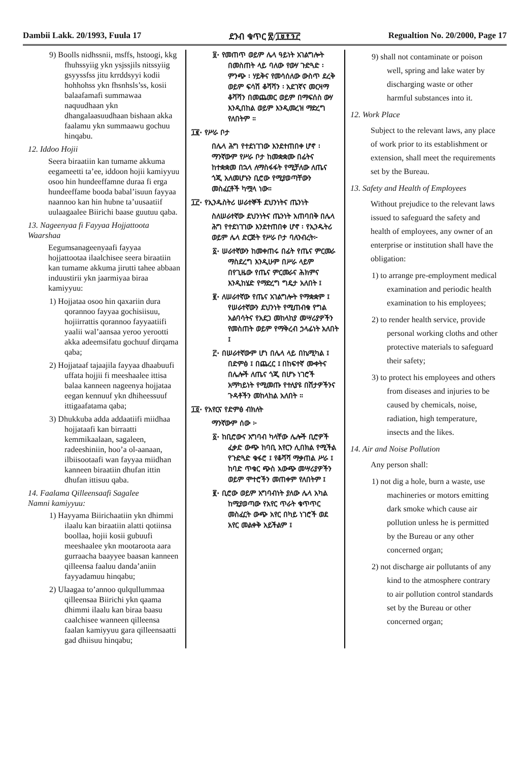Dambii Lakk. 20/1993, Fuula 17 ደንብ ቁጥር ፳/፲፱፻፺፫ Regualtion No. 20/2000, Page 17
9) Boolls nidhssnii, msffs, hstoogi, kkg fhuhssyiig ykn ysjssjils nitssyiig gsyyssfss jitu krrddsyyi kodii hohhohss ykn fhsnhsls’ss, kosii balaafamafi summawaa naquudhaan ykn dhangalaasuudhaan bishaan akka faalamu ykn summaawu gochuu hinqabu.
12. Iddoo Hojii
Seera biraatiin kan tumame akkuma eegameetti ta’ee, iddoon hojii kamiyyuu osoo hin hundeeffamne duraa fi erga hundeeffame booda babal’isuun fayyaa naannoo kan hin hubne ta’uusaatiif uulaagaalee Biirichi baase guutuu qaba.
13. Nageenyaa fi Fayyaa Hojjattoota Waarshaa
Eegumsanageenyaafi fayyaa hojjattootaa ilaalchisee seera biraatiin kan tumame akkuma jirutti tahee abbaan induustirii ykn jaarmiyaa biraa kamiyyuu:
1) Hojjataa osoo hin qaxariin dura qorannoo fayyaa gochisiisuu, hojiirrattis qorannoo fayyaatiifi yaalii wal’aansaa yeroo yerootti akka adeemsifatu gochuuf dirqama qaba;
2) Hojjataaf tajaajila fayyaa dhaabuufi uffata hojjii fi meeshaalee ittisa balaa kanneen nageenya hojjataa eegan kennuuf ykn dhiheessuuf ittigaafatama qaba;
3) Dhukkuba adda addaatiifi miidhaa hojjataafi kan birraatti kemmikaalaan, sagaleen, radeeshiniin, hoo’a ol-aanaan, ilbiisootaafi wan fayyaa miidhan kanneen biraatiin dhufan ittin dhufan ittisuu qaba.
14. Faalama Qilleensaafi Sagalee
Namni kamiyyuu:
1) Hayyama Biirichaatiin ykn dhimmi ilaalu kan biraatiin alatti qotiinsa boollaa, hojii kosii gubuufi meeshaalee ykn mootaroota aara gurraacha baayyee baasan kanneen qilleensa faaluu danda’aniin fayyadamuu hinqabu;
2) Ulaagaa to’annoo qulqullummaa qilleensaa Biirichi ykn qaama dhimmi ilaalu kan biraa baasu caalchisee wanneen qilleensa faalan kamiyyuu gara qilleensaatti gad dhiisuu hinqabu;
፱· የመጠጥ ወይም ሌላ ዓይነት አገልግሎት በመስጠት ላይ ባለው የውሃ ጉድጓድ ፡ ምንጭ ፡ ሃይቅና የመሳሰለው ውስጥ ደረቅ ወይም ፍሳሽ ቆሻሻን ፡ አደገኛና መርዛማ ቆሻሻን በመጨመር ወይም በማፍሰስ ውሃ እንዲበከል ወይም እንዲመረዝ ማድረግ የለበትም ።
፲፪· የሥራ ቦታ
በሌላ ሕግ የተደነገገው እንደተጠበቀ ሆኖ ፡ ማንኛውም የሥራ ቦታ ከመቋቋሙ በፊትና ከተቋቋመ በኋላ ለማስፋፋት የሚቻለው ለጤና ጎጂ አለመሆኑን ቢሮው የሚያወጣቸውን መስፈርቶች ካሟላ ነው።
፲፫· የኢንዱስትሪ ሠራተኞች ደህንነትና ጤንነት
ስለሠራተኛው ደህንነትና ጤንነት አጠባበቅ በሌላ ሕግ የተደነገገው እንደተጠበቀ ሆኖ ፡ የኢንዱትሪ ወይም ሌላ ድርጅት የሥራ ቦታ ባለንብረት፦
፩· ሠራተኛውን ከመቀጠሩ በፊት የጤና ምርመራ ማስደረግ እንዲሁም በሥራ ላይም በየጊዜው የጤና ምርመራና ሕክምና እንዲከሄድ የማድረግ ግዴታ አለበት ፤
፪· ለሠራተኛው የጤና አገልግሎት የማቋቋም ፤ የሠራተኛውን ደህንነት የሚጠብቁ የግል አልባሳትና የአደጋ መከላከያ መሣሪያዎችን የመስጠት ወይም የማቅረብ ኃላፊነት አለበት ፤
፫· በሠራተኛውም ሆነ በሌላ ላይ በኬሚካል ፤ በድምፅ ፤ በጨረር ፤ በከፍተኛ ሙቀትና በሌሎች ለጤና ጎጂ በሆኑ ነገሮች አማካይነት የሚመጡ የተለያዩ በሽታዎችንና ጉዳቶችን መከላከል አለበት ።
፲፬· የአየርና የድምፅ ብክለት
ማንኛውም ሰው ፦
፩· ከቢሮውና አግባብ ካላቸው ሌሎች ቢሮዎች ፈቃድ ውጭ ከባቢ አየርን ሊበክል የሚችል የጉድጓድ ቁፋሮ ፤ የቆሻሻ ማቃጠል ሥራ ፤ ከባድ ጥቁር ጭስ አውጭ መሣሪያዎችን ወይም ሞተሮችን መጠቀም የለበትም ፤
፪· ቢሮው ወይም አግባብነት ያለው ሌላ አካል ከሚያወጣው የአየር ጥራት ቁጥጥር መስፈርት ውጭ አየር በካይ ነገሮች ወደ አየር መልቀቅ አይችልም ፤
9) shall not contaminate or poison well, spring and lake water by discharging waste or other harmful substances into it.
12. Work Place
Subject to the relevant laws, any place of work prior to its establishment or extension, shall meet the requirements set by the Bureau.
13. Safety and Health of Employees
Without prejudice to the relevant laws issued to safeguard the safety and health of employees, any owner of an enterprise or institution shall have the obligation:
1) to arrange pre-employment medical examination and periodic health examination to his employees;
2) to render health service, provide personal working cloths and other protective materials to safeguard their safety;
3) to protect his employees and others from diseases and injuries to be caused by chemicals, noise, radiation, high temperature, insects and the likes.
14. Air and Noise Pollution
Any person shall:
1) not dig a hole, burn a waste, use machineries or motors emitting dark smoke which cause air pollution unless he is permitted by the Bureau or any other concerned organ;
2) not discharge air pollutants of any kind to the atmosphere contrary to air pollution control standards set by the Bureau or other concerned organ;